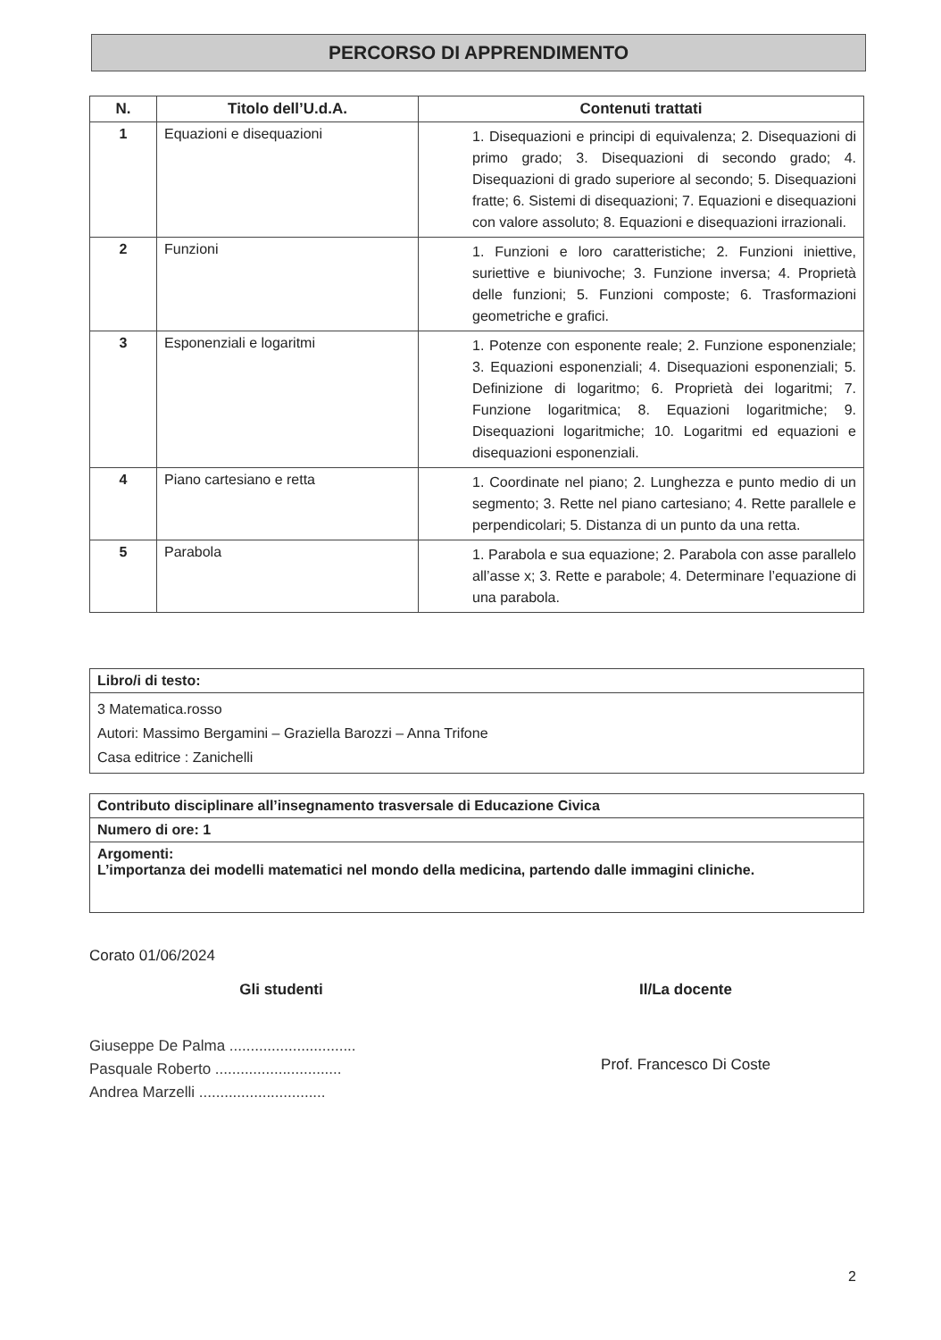PERCORSO DI APPRENDIMENTO
| N. | Titolo dell’U.d.A. | Contenuti trattati |
| --- | --- | --- |
| 1 | Equazioni e disequazioni | 1. Disequazioni e principi di equivalenza; 2. Disequazioni di primo grado; 3. Disequazioni di secondo grado; 4. Disequazioni di grado superiore al secondo; 5. Disequazioni fratte; 6. Sistemi di disequazioni; 7. Equazioni e disequazioni con valore assoluto; 8. Equazioni e disequazioni irrazionali. |
| 2 | Funzioni | 1. Funzioni e loro caratteristiche; 2. Funzioni iniettive, suriettive e biunivoche; 3. Funzione inversa; 4. Proprietà delle funzioni; 5. Funzioni composte; 6. Trasformazioni geometriche e grafici. |
| 3 | Esponenziali e logaritmi | 1. Potenze con esponente reale; 2. Funzione esponenziale; 3. Equazioni esponenziali; 4. Disequazioni esponenziali; 5. Definizione di logaritmo; 6. Proprietà dei logaritmi; 7. Funzione logaritmica; 8. Equazioni logaritmiche; 9. Disequazioni logaritmiche; 10. Logaritmi ed equazioni e disequazioni esponenziali. |
| 4 | Piano cartesiano e retta | 1. Coordinate nel piano; 2. Lunghezza e punto medio di un segmento; 3. Rette nel piano cartesiano; 4. Rette parallele e perpendicolari; 5. Distanza di un punto da una retta. |
| 5 | Parabola | 1. Parabola e sua equazione; 2. Parabola con asse parallelo all’asse x; 3. Rette e parabole; 4. Determinare l’equazione di una parabola. |
| Libro/i di testo: |
| 3 Matematica.rosso Autori: Massimo Bergamini – Graziella Barozzi – Anna Trifone Casa editrice : Zanichelli |
| Contributo disciplinare all’insegnamento trasversale di Educazione Civica |
| Numero di ore: 1 |
| Argomenti: L’importanza dei modelli matematici nel mondo della medicina, partendo dalle immagini cliniche. |
Corato 01/06/2024
Gli studenti
Giuseppe De Palma ..............................
Pasquale Roberto ..............................
Andrea Marzelli ..............................
Il/La docente
Prof. Francesco Di Coste
2